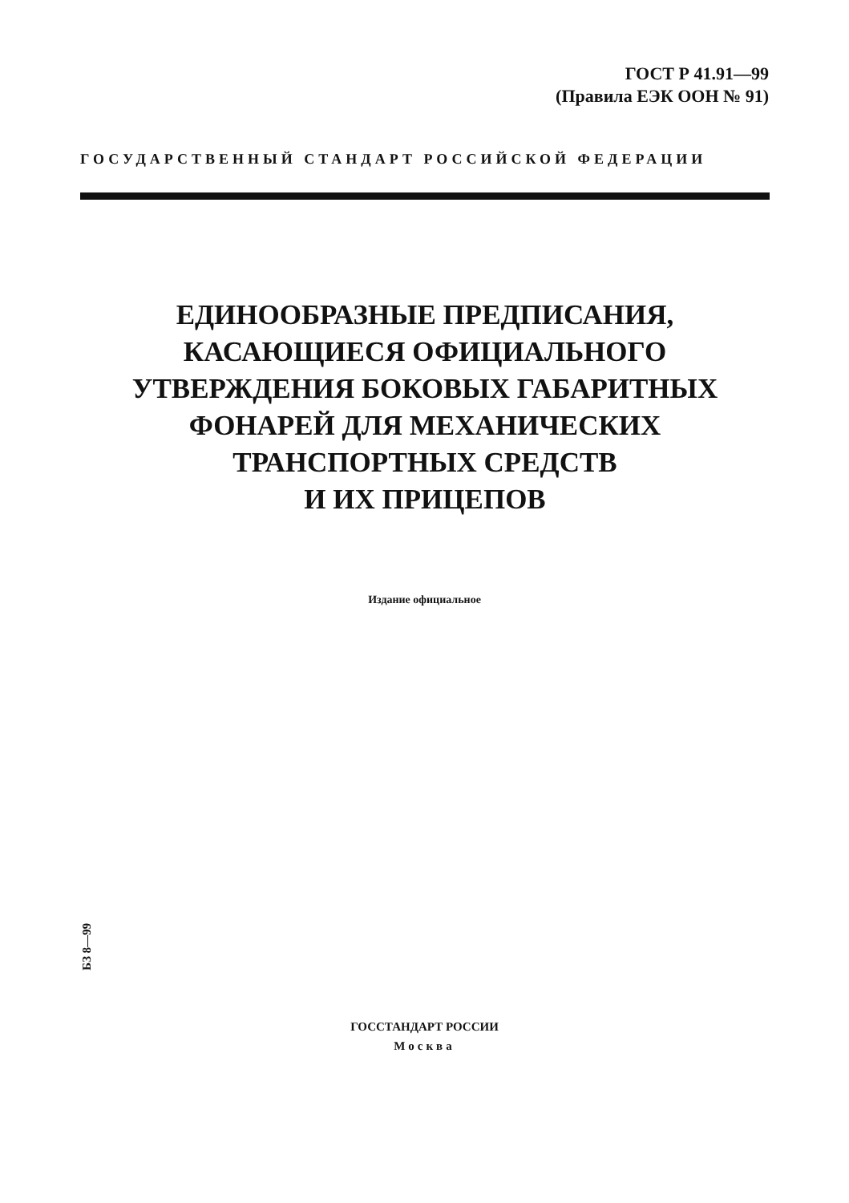ГОСТ Р 41.91—99
(Правила ЕЭК ООН № 91)
ГОСУДАРСТВЕННЫЙ СТАНДАРТ РОССИЙСКОЙ ФЕДЕРАЦИИ
ЕДИНООБРАЗНЫЕ ПРЕДПИСАНИЯ,
КАСАЮЩИЕСЯ ОФИЦИАЛЬНОГО
УТВЕРЖДЕНИЯ БОКОВЫХ ГАБАРИТНЫХ
ФОНАРЕЙ ДЛЯ МЕХАНИЧЕСКИХ
ТРАНСПОРТНЫХ СРЕДСТВ
И ИХ ПРИЦЕПОВ
Издание официальное
БЗ 8—99
ГОССТАНДАРТ РОССИИ
Москва